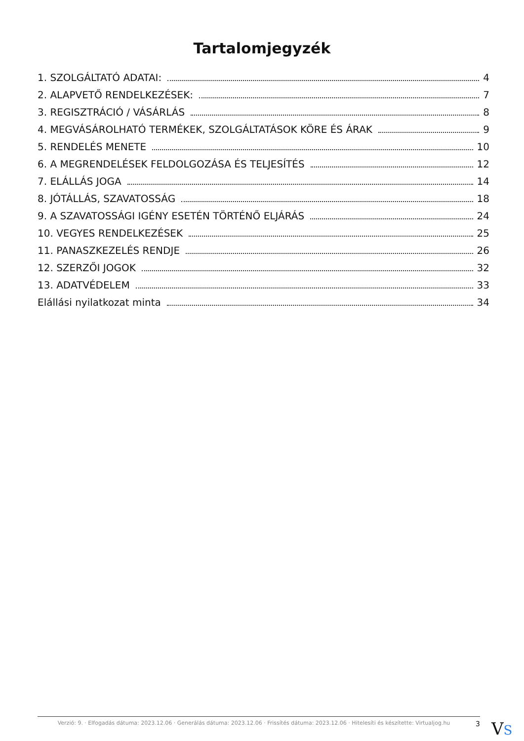Tartalomjegyzék
1. SZOLGÁLTATÓ ADATAI: 4
2. ALAPVETŐ RENDELKEZÉSEK: 7
3. REGISZTRÁCIÓ / VÁSÁRLÁS 8
4. MEGVÁSÁROLHATÓ TERMÉKEK, SZOLGÁLTATÁSOK KÖRE ÉS ÁRAK 9
5. RENDELÉS MENETE 10
6. A MEGRENDELÉSEK FELDOLGOZÁSA ÉS TELJESÍTÉS 12
7. ELÁLLÁS JOGA 14
8. JÓTÁLLÁS, SZAVATOSSÁG 18
9. A SZAVATOSSÁGI IGÉNY ESETÉN TÖRTÉNŐ ELJÁRÁS 24
10. VEGYES RENDELKEZÉSEK 25
11. PANASZKEZELÉS RENDJE 26
12. SZERZŐI JOGOK 32
13. ADATVÉDELEM 33
Elállási nyilatkozat minta 34
Verzió: 9. · Elfogadás dátuma: 2023.12.06 · Generálás dátuma: 2023.12.06 · Frissítés dátuma: 2023.12.06 · Hitelesíti és készítette: Virtualjog.hu
3
VS